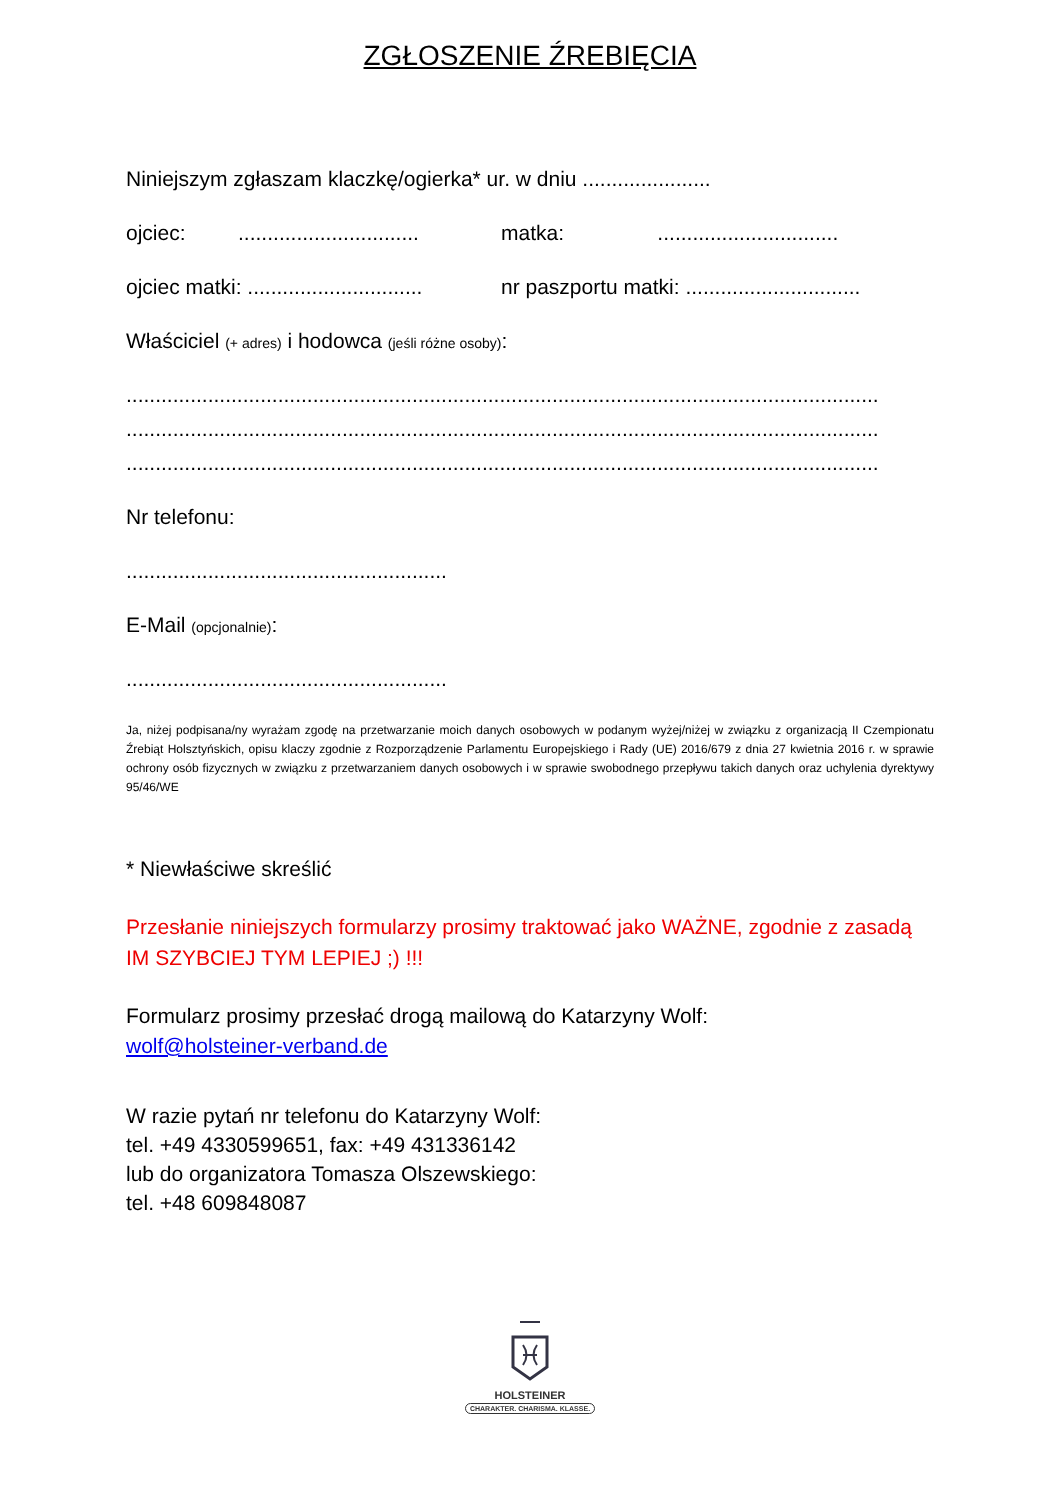ZGŁOSZENIE ŹREBIĘCIA
Niniejszym zgłaszam klaczkę/ogierka* ur. w dniu ......................
ojciec: ...............................
matka: ...............................
ojciec matki: ..............................
nr paszportu matki: ..............................
Właściciel (+ adres) i hodowca (jeśli różne osoby):
.................................................................................................................................
.................................................................................................................................
.................................................................................................................................
Nr telefonu:
.......................................................
E-Mail (opcjonalnie):
.......................................................
Ja, niżej podpisana/ny wyrażam zgodę na przetwarzanie moich danych osobowych w podanym wyżej/niżej w związku z organizacją II Czempionatu Źrebiąt Holsztyńskich, opisu klaczy zgodnie z Rozporządzenie Parlamentu Europejskiego i Rady (UE) 2016/679 z dnia 27 kwietnia 2016 r. w sprawie ochrony osób fizycznych w związku z przetwarzaniem danych osobowych i w sprawie swobodnego przepływu takich danych oraz uchylenia dyrektywy 95/46/WE
* Niewłaściwe skreślić
Przesłanie niniejszych formularzy prosimy traktować jako WAŻNE, zgodnie z zasadą IM SZYBCIEJ TYM LEPIEJ ;) !!!
Formularz prosimy przesłać drogą mailową do Katarzyny Wolf:
wolf@holsteiner-verband.de
W razie pytań nr telefonu do Katarzyny Wolf: tel. +49 4330599651, fax: +49 431336142 lub do organizatora Tomasza Olszewskiego: tel. +48 609848087
HOLSTEINER
CHARAKTER. CHARISMA. KLASSE.